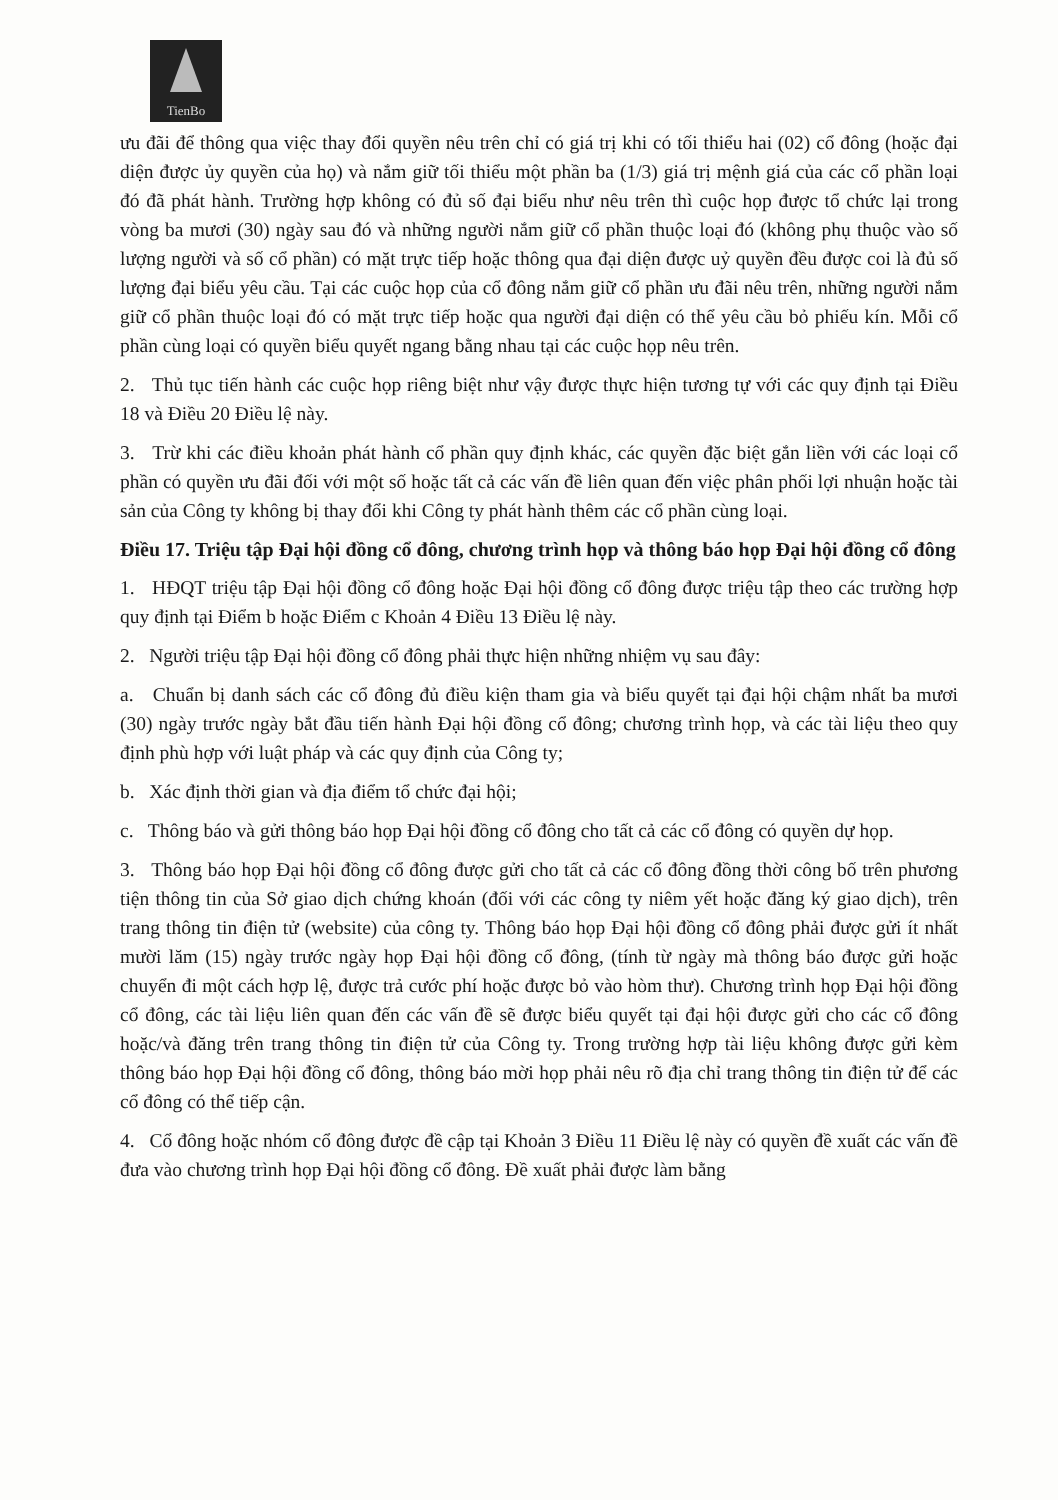TienBo
ưu đãi để thông qua việc thay đổi quyền nêu trên chỉ có giá trị khi có tối thiểu hai (02) cổ đông (hoặc đại diện được ủy quyền của họ) và nắm giữ tối thiểu một phần ba (1/3) giá trị mệnh giá của các cổ phần loại đó đã phát hành. Trường hợp không có đủ số đại biểu như nêu trên thì cuộc họp được tổ chức lại trong vòng ba mươi (30) ngày sau đó và những người nắm giữ cổ phần thuộc loại đó (không phụ thuộc vào số lượng người và số cổ phần) có mặt trực tiếp hoặc thông qua đại diện được uỷ quyền đều được coi là đủ số lượng đại biểu yêu cầu. Tại các cuộc họp của cổ đông nắm giữ cổ phần ưu đãi nêu trên, những người nắm giữ cổ phần thuộc loại đó có mặt trực tiếp hoặc qua người đại diện có thể yêu cầu bỏ phiếu kín. Mỗi cổ phần cùng loại có quyền biểu quyết ngang bằng nhau tại các cuộc họp nêu trên.
2. Thủ tục tiến hành các cuộc họp riêng biệt như vậy được thực hiện tương tự với các quy định tại Điều 18 và Điều 20 Điều lệ này.
3. Trừ khi các điều khoản phát hành cổ phần quy định khác, các quyền đặc biệt gắn liền với các loại cổ phần có quyền ưu đãi đối với một số hoặc tất cả các vấn đề liên quan đến việc phân phối lợi nhuận hoặc tài sản của Công ty không bị thay đổi khi Công ty phát hành thêm các cổ phần cùng loại.
Điều 17. Triệu tập Đại hội đồng cổ đông, chương trình họp và thông báo họp Đại hội đồng cổ đông
1. HĐQT triệu tập Đại hội đồng cổ đông hoặc Đại hội đồng cổ đông được triệu tập theo các trường hợp quy định tại Điểm b hoặc Điểm c Khoản 4 Điều 13 Điều lệ này.
2. Người triệu tập Đại hội đồng cổ đông phải thực hiện những nhiệm vụ sau đây:
a. Chuẩn bị danh sách các cổ đông đủ điều kiện tham gia và biểu quyết tại đại hội chậm nhất ba mươi (30) ngày trước ngày bắt đầu tiến hành Đại hội đồng cổ đông; chương trình họp, và các tài liệu theo quy định phù hợp với luật pháp và các quy định của Công ty;
b. Xác định thời gian và địa điểm tổ chức đại hội;
c. Thông báo và gửi thông báo họp Đại hội đồng cổ đông cho tất cả các cổ đông có quyền dự họp.
3. Thông báo họp Đại hội đồng cổ đông được gửi cho tất cả các cổ đông đồng thời công bố trên phương tiện thông tin của Sở giao dịch chứng khoán (đối với các công ty niêm yết hoặc đăng ký giao dịch), trên trang thông tin điện tử (website) của công ty. Thông báo họp Đại hội đồng cổ đông phải được gửi ít nhất mười lăm (15) ngày trước ngày họp Đại hội đồng cổ đông, (tính từ ngày mà thông báo được gửi hoặc chuyển đi một cách hợp lệ, được trả cước phí hoặc được bỏ vào hòm thư). Chương trình họp Đại hội đồng cổ đông, các tài liệu liên quan đến các vấn đề sẽ được biểu quyết tại đại hội được gửi cho các cổ đông hoặc/và đăng trên trang thông tin điện tử của Công ty. Trong trường hợp tài liệu không được gửi kèm thông báo họp Đại hội đồng cổ đông, thông báo mời họp phải nêu rõ địa chỉ trang thông tin điện tử để các cổ đông có thể tiếp cận.
4. Cổ đông hoặc nhóm cổ đông được đề cập tại Khoản 3 Điều 11 Điều lệ này có quyền đề xuất các vấn đề đưa vào chương trình họp Đại hội đồng cổ đông. Đề xuất phải được làm bằng